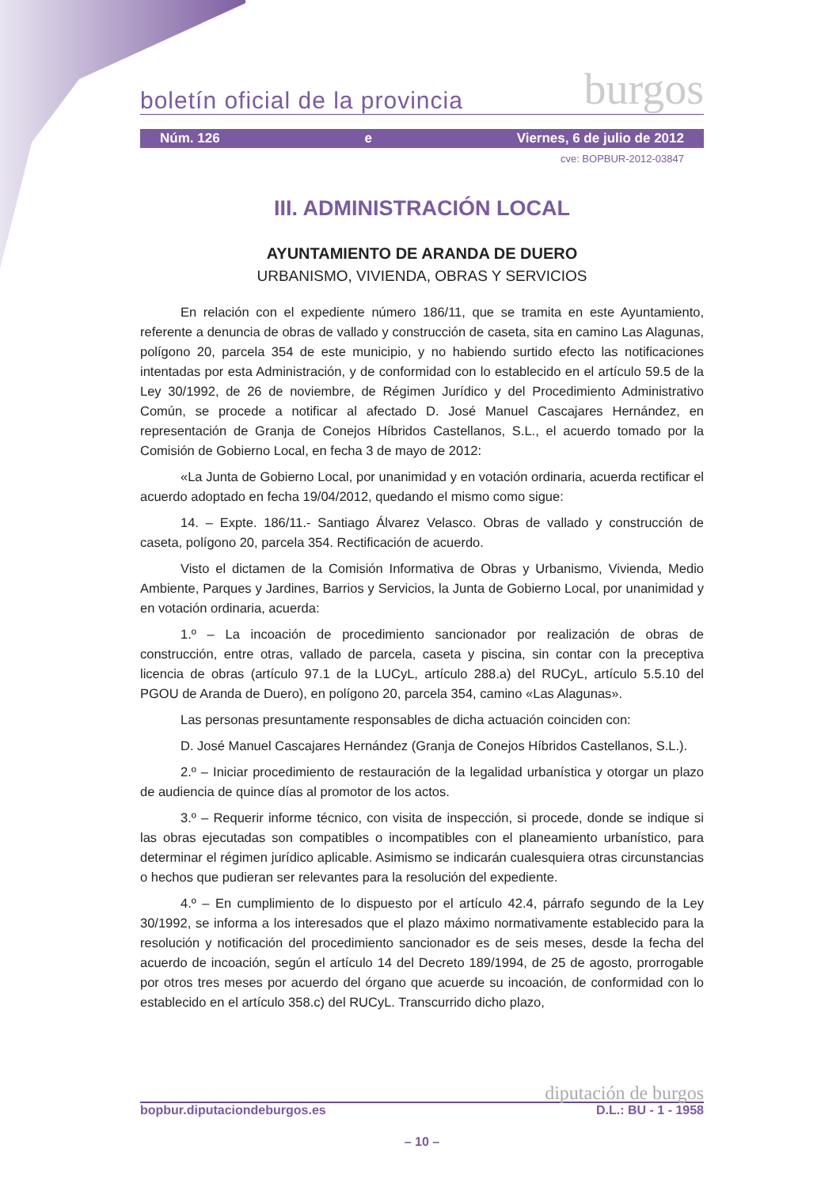boletín oficial de la provincia burgos
Núm. 126 e Viernes, 6 de julio de 2012
cve: BOPBUR-2012-03847
III. ADMINISTRACIÓN LOCAL
AYUNTAMIENTO DE ARANDA DE DUERO
URBANISMO, VIVIENDA, OBRAS Y SERVICIOS
En relación con el expediente número 186/11, que se tramita en este Ayuntamiento, referente a denuncia de obras de vallado y construcción de caseta, sita en camino Las Alagunas, polígono 20, parcela 354 de este municipio, y no habiendo surtido efecto las notificaciones intentadas por esta Administración, y de conformidad con lo establecido en el artículo 59.5 de la Ley 30/1992, de 26 de noviembre, de Régimen Jurídico y del Procedimiento Administrativo Común, se procede a notificar al afectado D. José Manuel Cascajares Hernández, en representación de Granja de Conejos Híbridos Castellanos, S.L., el acuerdo tomado por la Comisión de Gobierno Local, en fecha 3 de mayo de 2012:
«La Junta de Gobierno Local, por unanimidad y en votación ordinaria, acuerda rectificar el acuerdo adoptado en fecha 19/04/2012, quedando el mismo como sigue:
14. – Expte. 186/11.- Santiago Álvarez Velasco. Obras de vallado y construcción de caseta, polígono 20, parcela 354. Rectificación de acuerdo.
Visto el dictamen de la Comisión Informativa de Obras y Urbanismo, Vivienda, Medio Ambiente, Parques y Jardines, Barrios y Servicios, la Junta de Gobierno Local, por unanimidad y en votación ordinaria, acuerda:
1.º – La incoación de procedimiento sancionador por realización de obras de construcción, entre otras, vallado de parcela, caseta y piscina, sin contar con la preceptiva licencia de obras (artículo 97.1 de la LUCyL, artículo 288.a) del RUCyL, artículo 5.5.10 del PGOU de Aranda de Duero), en polígono 20, parcela 354, camino «Las Alagunas».
Las personas presuntamente responsables de dicha actuación coinciden con:
D. José Manuel Cascajares Hernández (Granja de Conejos Híbridos Castellanos, S.L.).
2.º – Iniciar procedimiento de restauración de la legalidad urbanística y otorgar un plazo de audiencia de quince días al promotor de los actos.
3.º – Requerir informe técnico, con visita de inspección, si procede, donde se indique si las obras ejecutadas son compatibles o incompatibles con el planeamiento urbanístico, para determinar el régimen jurídico aplicable. Asimismo se indicarán cualesquiera otras circunstancias o hechos que pudieran ser relevantes para la resolución del expediente.
4.º – En cumplimiento de lo dispuesto por el artículo 42.4, párrafo segundo de la Ley 30/1992, se informa a los interesados que el plazo máximo normativamente establecido para la resolución y notificación del procedimiento sancionador es de seis meses, desde la fecha del acuerdo de incoación, según el artículo 14 del Decreto 189/1994, de 25 de agosto, prorrogable por otros tres meses por acuerdo del órgano que acuerde su incoación, de conformidad con lo establecido en el artículo 358.c) del RUCyL. Transcurrido dicho plazo,
diputación de burgos
bopbur.diputaciondeburgos.es D.L.: BU - 1 - 1958
– 10 –